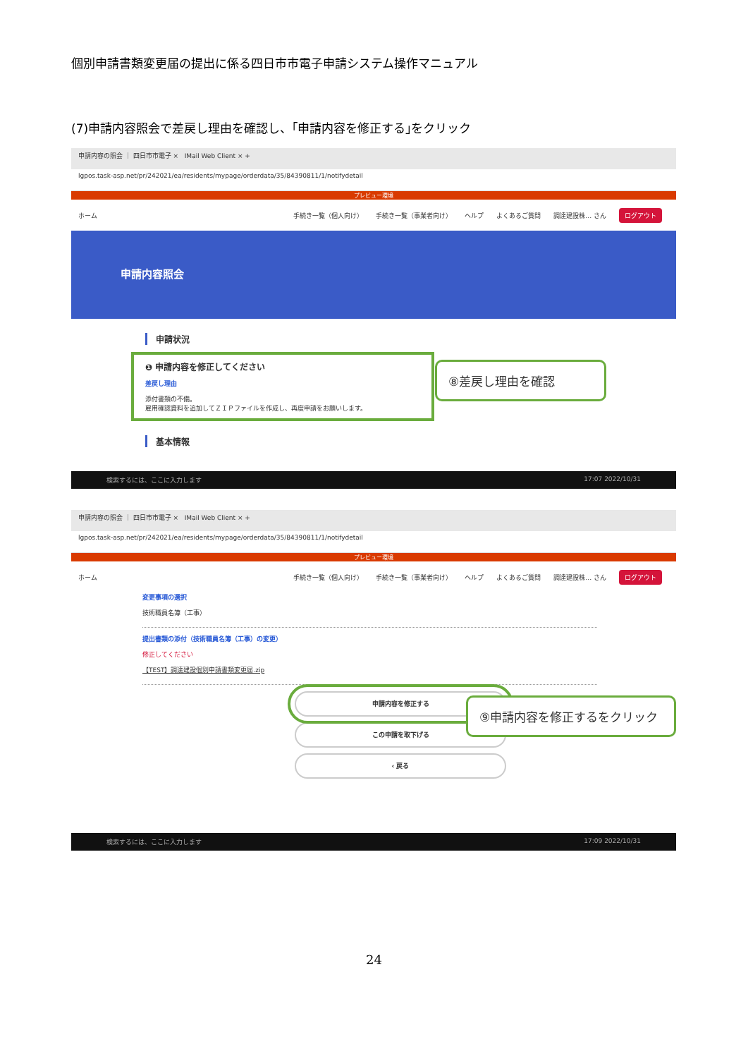個別申請書類変更届の提出に係る四日市市電子申請システム操作マニュアル
(7)申請内容照会で差戻し理由を確認し、｢申請内容を修正する｣をクリック
申請内容の照会 ｜ 四日市市電子 × IMail Web Client × +
lgpos.task-asp.net/pr/242021/ea/residents/mypage/orderdata/35/84390811/1/notifydetail
プレビュー環境
ホーム 手続き一覧（個人向け） 手続き一覧（事業者向け） ヘルプ よくあるご質問 調達建設株… さん ログアウト
申請内容照会
申請状況
❶ 申請内容を修正してください
差戻し理由
添付書類の不備。
雇用確認資料を追加してＺＩＰファイルを作成し、再度申請をお願いします。
基本情報
⑧差戻し理由を確認
検索するには、ここに入力します 17:07 2022/10/31
申請内容の照会 ｜ 四日市市電子 × IMail Web Client × +
lgpos.task-asp.net/pr/242021/ea/residents/mypage/orderdata/35/84390811/1/notifydetail
プレビュー環境
ホーム 手続き一覧（個人向け） 手続き一覧（事業者向け） ヘルプ よくあるご質問 調達建設株… さん ログアウト
変更事項の選択
技術職員名簿（工事）
提出書類の添付（技術職員名簿（工事）の変更）
修正してください
【TEST】調達建設個別申請書類変更届.zip
申請内容を修正する
この申請を取下げる
‹ 戻る
⑨申請内容を修正するをクリック
検索するには、ここに入力します 17:09 2022/10/31
24